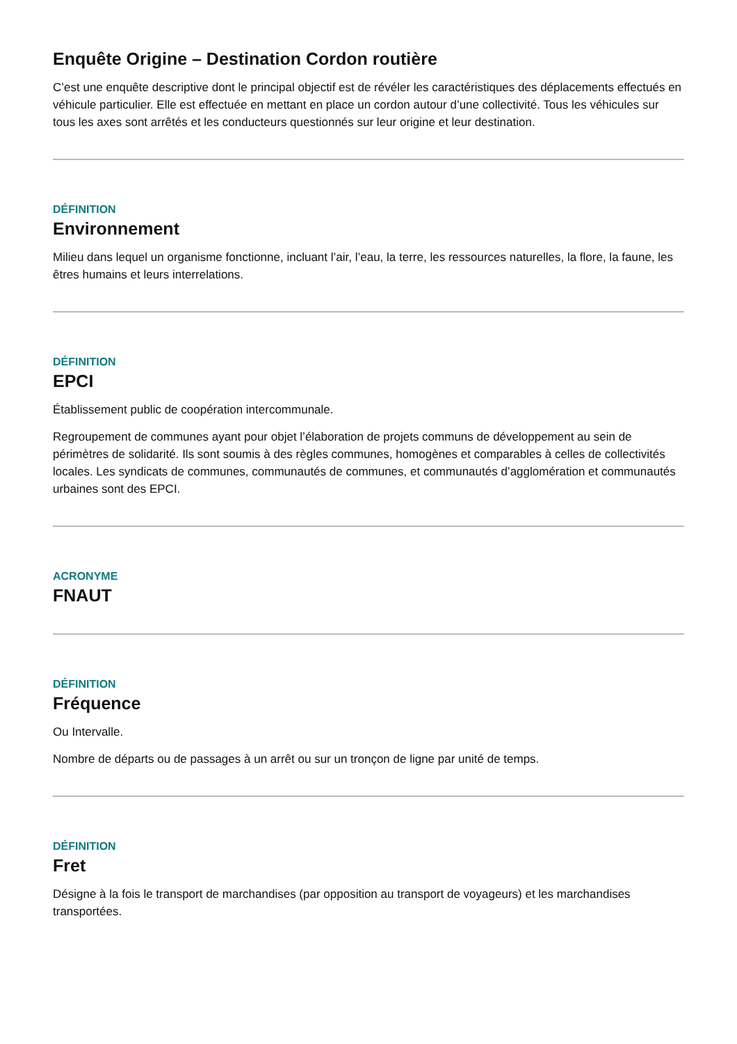Enquête Origine – Destination Cordon routière
C’est une enquête descriptive dont le principal objectif est de révéler les caractéristiques des déplacements effectués en véhicule particulier. Elle est effectuée en mettant en place un cordon autour d’une collectivité. Tous les véhicules sur tous les axes sont arrêtés et les conducteurs questionnés sur leur origine et leur destination.
DÉFINITION
Environnement
Milieu dans lequel un organisme fonctionne, incluant l’air, l’eau, la terre, les ressources naturelles, la flore, la faune, les êtres humains et leurs interrelations.
DÉFINITION
EPCI
Établissement public de coopération intercommunale.
Regroupement de communes ayant pour objet l’élaboration de projets communs de développement au sein de périmètres de solidarité. Ils sont soumis à des règles communes, homogènes et comparables à celles de collectivités locales. Les syndicats de communes, communautés de communes, et communautés d’agglomération et communautés urbaines sont des EPCI.
ACRONYME
FNAUT
DÉFINITION
Fréquence
Ou Intervalle.
Nombre de départs ou de passages à un arrêt ou sur un tronçon de ligne par unité de temps.
DÉFINITION
Fret
Désigne à la fois le transport de marchandises (par opposition au transport de voyageurs) et les marchandises transportées.